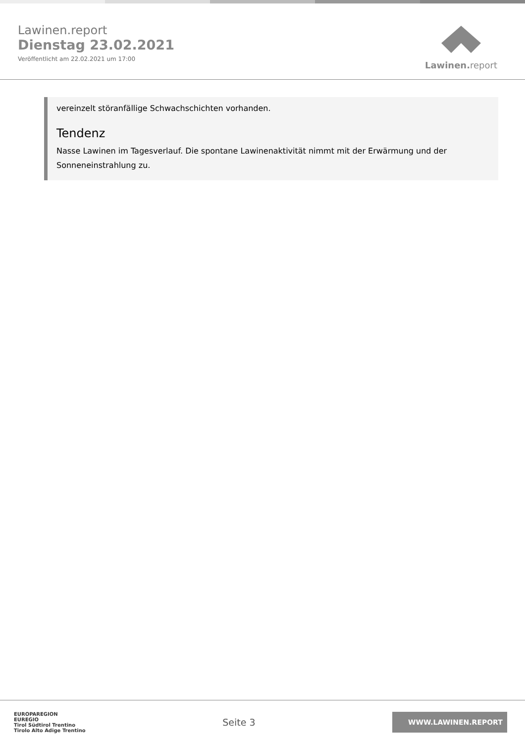Lawinen.report
Dienstag 23.02.2021
Veröffentlicht am 22.02.2021 um 17:00
Lawinen. report
vereinzelt störanfällige Schwachschichten vorhanden.
Tendenz
Nasse Lawinen im Tagesverlauf. Die spontane Lawinenaktivität nimmt mit der Erwärmung und der Sonneneinstrahlung zu.
EUROPAREGION
EUREGIO
Tirol Südtirol Trentino
Tirolo Alto Adige Trentino
Seite 3
WWW.LAWINEN.REPORT